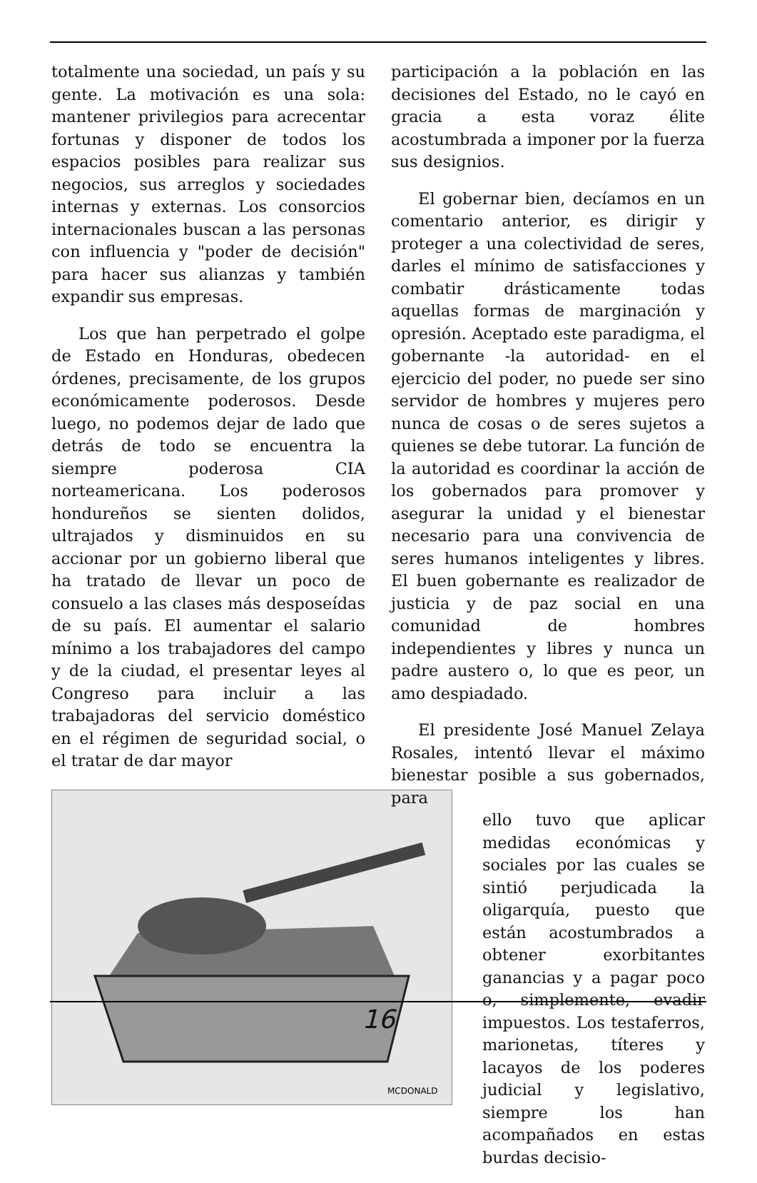totalmente una sociedad, un país y su gente. La motivación es una sola: mantener privilegios para acrecentar fortunas y disponer de todos los espacios posibles para realizar sus negocios, sus arreglos y sociedades internas y externas. Los consorcios internacionales buscan a las personas con influencia y "poder de decisión" para hacer sus alianzas y también expandir sus empresas.
Los que han perpetrado el golpe de Estado en Honduras, obedecen órdenes, precisamente, de los grupos económicamente poderosos. Desde luego, no podemos dejar de lado que detrás de todo se encuentra la siempre poderosa CIA norteamericana. Los poderosos hondureños se sienten dolidos, ultrajados y disminuidos en su accionar por un gobierno liberal que ha tratado de llevar un poco de consuelo a las clases más desposeídas de su país. El aumentar el salario mínimo a los trabajadores del campo y de la ciudad, el presentar leyes al Congreso para incluir a las trabajadoras del servicio doméstico en el régimen de seguridad social, o el tratar de dar mayor
MCDONALD
participación a la población en las decisiones del Estado, no le cayó en gracia a esta voraz élite acostumbrada a imponer por la fuerza sus designios.
El gobernar bien, decíamos en un comentario anterior, es dirigir y proteger a una colectividad de seres, darles el mínimo de satisfacciones y combatir drásticamente todas aquellas formas de marginación y opresión. Aceptado este paradigma, el gobernante -la autoridad- en el ejercicio del poder, no puede ser sino servidor de hombres y mujeres pero nunca de cosas o de seres sujetos a quienes se debe tutorar. La función de la autoridad es coordinar la acción de los gobernados para promover y asegurar la unidad y el bienestar necesario para una convivencia de seres humanos inteligentes y libres. El buen gobernante es realizador de justicia y de paz social en una comunidad de hombres independientes y libres y nunca un padre austero o, lo que es peor, un amo despiadado.
El presidente José Manuel Zelaya Rosales, intentó llevar el máximo bienestar posible a sus gobernados, para
ello tuvo que aplicar medidas económicas y sociales por las cuales se sintió perjudicada la oligarquía, puesto que están acostumbrados a obtener exorbitantes ganancias y a pagar poco o, simplemente, evadir impuestos. Los testaferros, marionetas, títeres y lacayos de los poderes judicial y legislativo, siempre los han acompañados en estas burdas decisio-
16